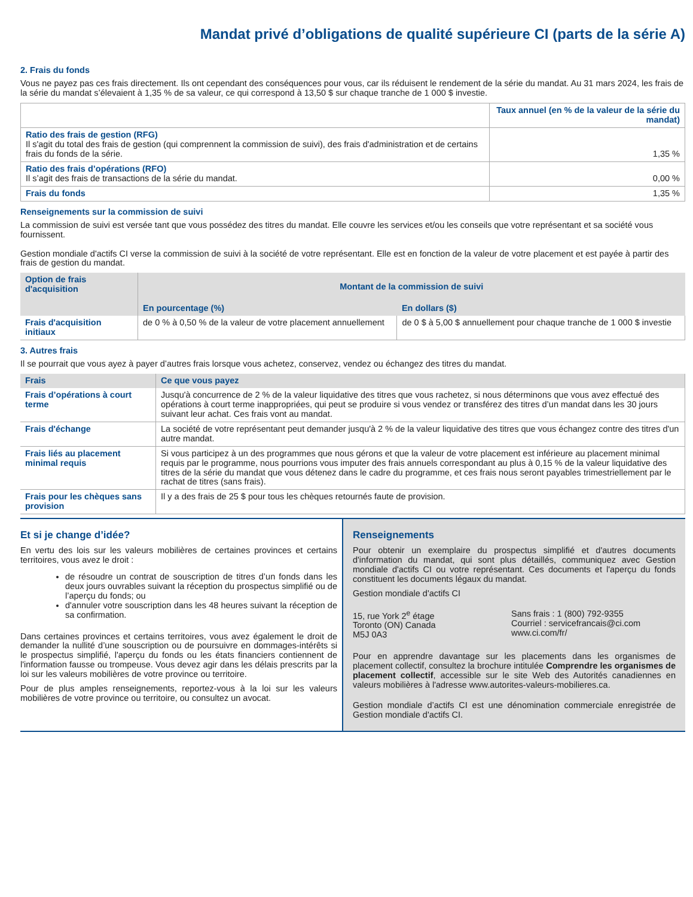Mandat privé d’obligations de qualité supérieure CI (parts de la série A)
2. Frais du fonds
Vous ne payez pas ces frais directement. Ils ont cependant des conséquences pour vous, car ils réduisent le rendement de la série du mandat. Au 31 mars 2024, les frais de la série du mandat s’élevaient à 1,35 % de sa valeur, ce qui correspond à 13,50 $ sur chaque tranche de 1 000 $ investie.
| | Taux annuel (en % de la valeur de la série du mandat) |
| --- | --- |
| Ratio des frais de gestion (RFG) Il s'agit du total des frais de gestion (qui comprennent la commission de suivi), des frais d'administration et de certains frais du fonds de la série. | 1,35 % |
| Ratio des frais d’opérations (RFO) Il s’agit des frais de transactions de la série du mandat. | 0,00 % |
| Frais du fonds | 1,35 % |
Renseignements sur la commission de suivi
La commission de suivi est versée tant que vous possédez des titres du mandat. Elle couvre les services et/ou les conseils que votre représentant et sa société vous fournissent.
Gestion mondiale d'actifs CI verse la commission de suivi à la société de votre représentant. Elle est en fonction de la valeur de votre placement et est payée à partir des frais de gestion du mandat.
| Option de frais d'acquisition | Montant de la commission de suivi | |
| --- | --- | --- |
| | En pourcentage (%) | En dollars ($) |
| Frais d'acquisition initiaux | de 0 % à 0,50 % de la valeur de votre placement annuellement | de 0 $ à 5,00 $ annuellement pour chaque tranche de 1 000 $ investie |
3. Autres frais
Il se pourrait que vous ayez à payer d’autres frais lorsque vous achetez, conservez, vendez ou échangez des titres du mandat.
| Frais | Ce que vous payez |
| --- | --- |
| Frais d’opérations à court terme | Jusqu'à concurrence de 2 % de la valeur liquidative des titres que vous rachetez, si nous déterminons que vous avez effectué des opérations à court terme inappropriées, qui peut se produire si vous vendez or transférez des titres d’un mandat dans les 30 jours suivant leur achat. Ces frais vont au mandat. |
| Frais d'échange | La société de votre représentant peut demander jusqu'à 2 % de la valeur liquidative des titres que vous échangez contre des titres d'un autre mandat. |
| Frais liés au placement minimal requis | Si vous participez à un des programmes que nous gérons et que la valeur de votre placement est inférieure au placement minimal requis par le programme, nous pourrions vous imputer des frais annuels correspondant au plus à 0,15 % de la valeur liquidative des titres de la série du mandat que vous détenez dans le cadre du programme, et ces frais nous seront payables trimestriellement par le rachat de titres (sans frais). |
| Frais pour les chèques sans provision | Il y a des frais de 25 $ pour tous les chèques retournés faute de provision. |
Et si je change d’idée?
En vertu des lois sur les valeurs mobilières de certaines provinces et certains territoires, vous avez le droit :
de résoudre un contrat de souscription de titres d’un fonds dans les deux jours ouvrables suivant la réception du prospectus simplifié ou de l’aperçu du fonds; ou
d'annuler votre souscription dans les 48 heures suivant la réception de sa confirmation.
Dans certaines provinces et certains territoires, vous avez également le droit de demander la nullité d’une souscription ou de poursuivre en dommages-intérêts si le prospectus simplifié, l'aperçu du fonds ou les états financiers contiennent de l'information fausse ou trompeuse. Vous devez agir dans les délais prescrits par la loi sur les valeurs mobilières de votre province ou territoire.
Pour de plus amples renseignements, reportez-vous à la loi sur les valeurs mobilières de votre province ou territoire, ou consultez un avocat.
Renseignements
Pour obtenir un exemplaire du prospectus simplifié et d'autres documents d'information du mandat, qui sont plus détaillés, communiquez avec Gestion mondiale d'actifs CI ou votre représentant. Ces documents et l'aperçu du fonds constituent les documents légaux du mandat.
Gestion mondiale d'actifs CI
15, rue York 2<sup>e</sup> étage
Toronto (ON) Canada
M5J 0A3
Sans frais : 1 (800) 792-9355
Courriel : servicefrancais@ci.com
www.ci.com/fr/
Pour en apprendre davantage sur les placements dans les organismes de placement collectif, consultez la brochure intitulée Comprendre les organismes de placement collectif, accessible sur le site Web des Autorités canadiennes en valeurs mobilières à l'adresse www.autorites-valeurs-mobilieres.ca.
Gestion mondiale d’actifs CI est une dénomination commerciale enregistrée de Gestion mondiale d'actifs CI.